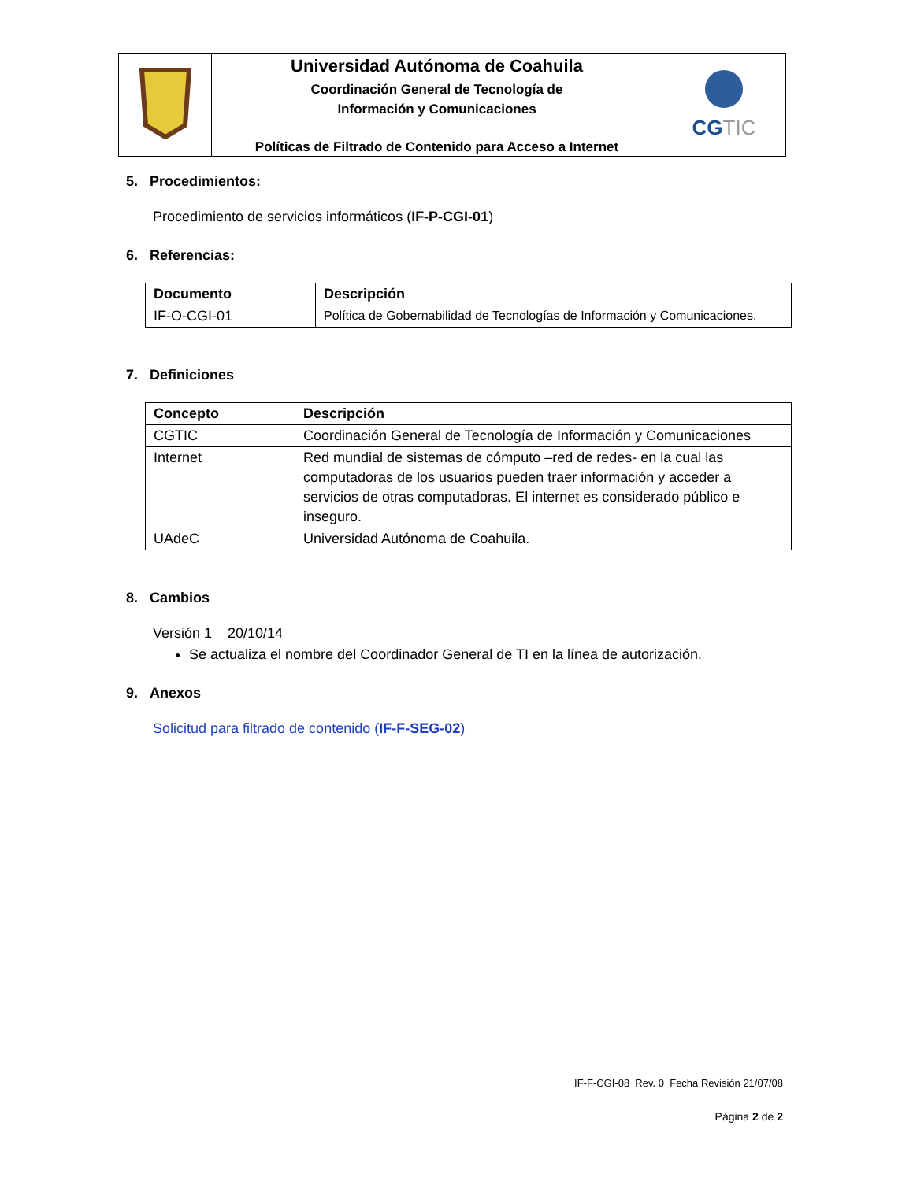| | Universidad Autónoma de Coahuila Coordinación General de Tecnología de Información y Comunicaciones Políticas de Filtrado de Contenido para Acceso a Internet | CG TIC |
5. Procedimientos:
Procedimiento de servicios informáticos (IF-P-CGI-01)
6. Referencias:
| Documento | Descripción |
| --- | --- |
| IF-O-CGI-01 | Política de Gobernabilidad de Tecnologías de Información y Comunicaciones. |
7. Definiciones
| Concepto | Descripción |
| --- | --- |
| CGTIC | Coordinación General de Tecnología de Información y Comunicaciones |
| Internet | Red mundial de sistemas de cómputo –red de redes- en la cual las computadoras de los usuarios pueden traer información y acceder a servicios de otras computadoras. El internet es considerado público e inseguro. |
| UAdeC | Universidad Autónoma de Coahuila. |
8. Cambios
Versión 1 20/10/14
Se actualiza el nombre del Coordinador General de TI en la línea de autorización.
9. Anexos
Solicitud para filtrado de contenido (IF-F-SEG-02)
IF-F-CGI-08 Rev. 0 Fecha Revisión 21/07/08
Página 2 de 2